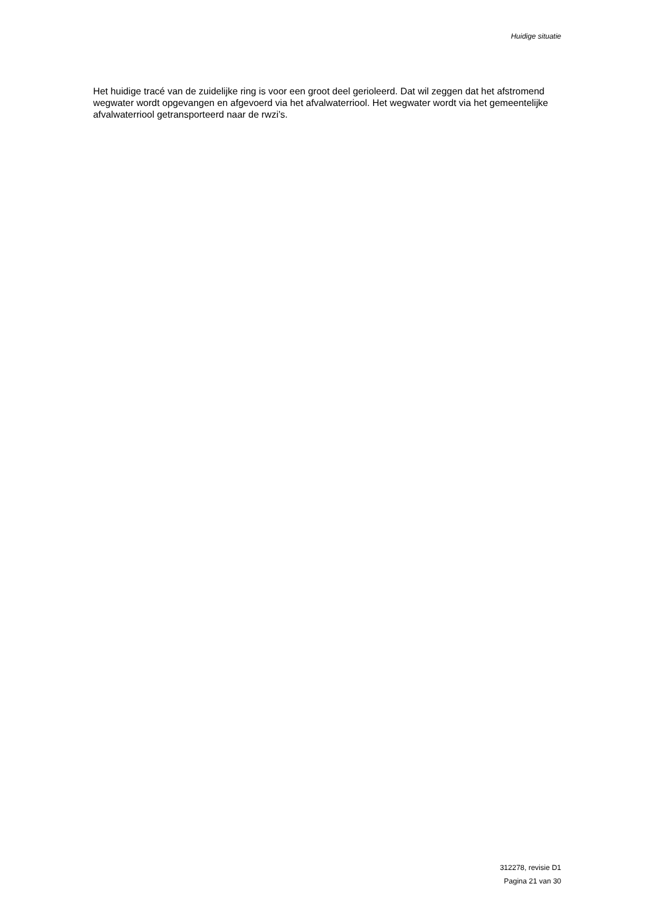Huidige situatie
Het huidige tracé van de zuidelijke ring is voor een groot deel gerioleerd. Dat wil zeggen dat het afstromend wegwater wordt opgevangen en afgevoerd via het afvalwaterriool. Het wegwater wordt via het gemeentelijke afvalwaterriool getransporteerd naar de rwzi’s.
312278, revisie D1
Pagina 21 van 30